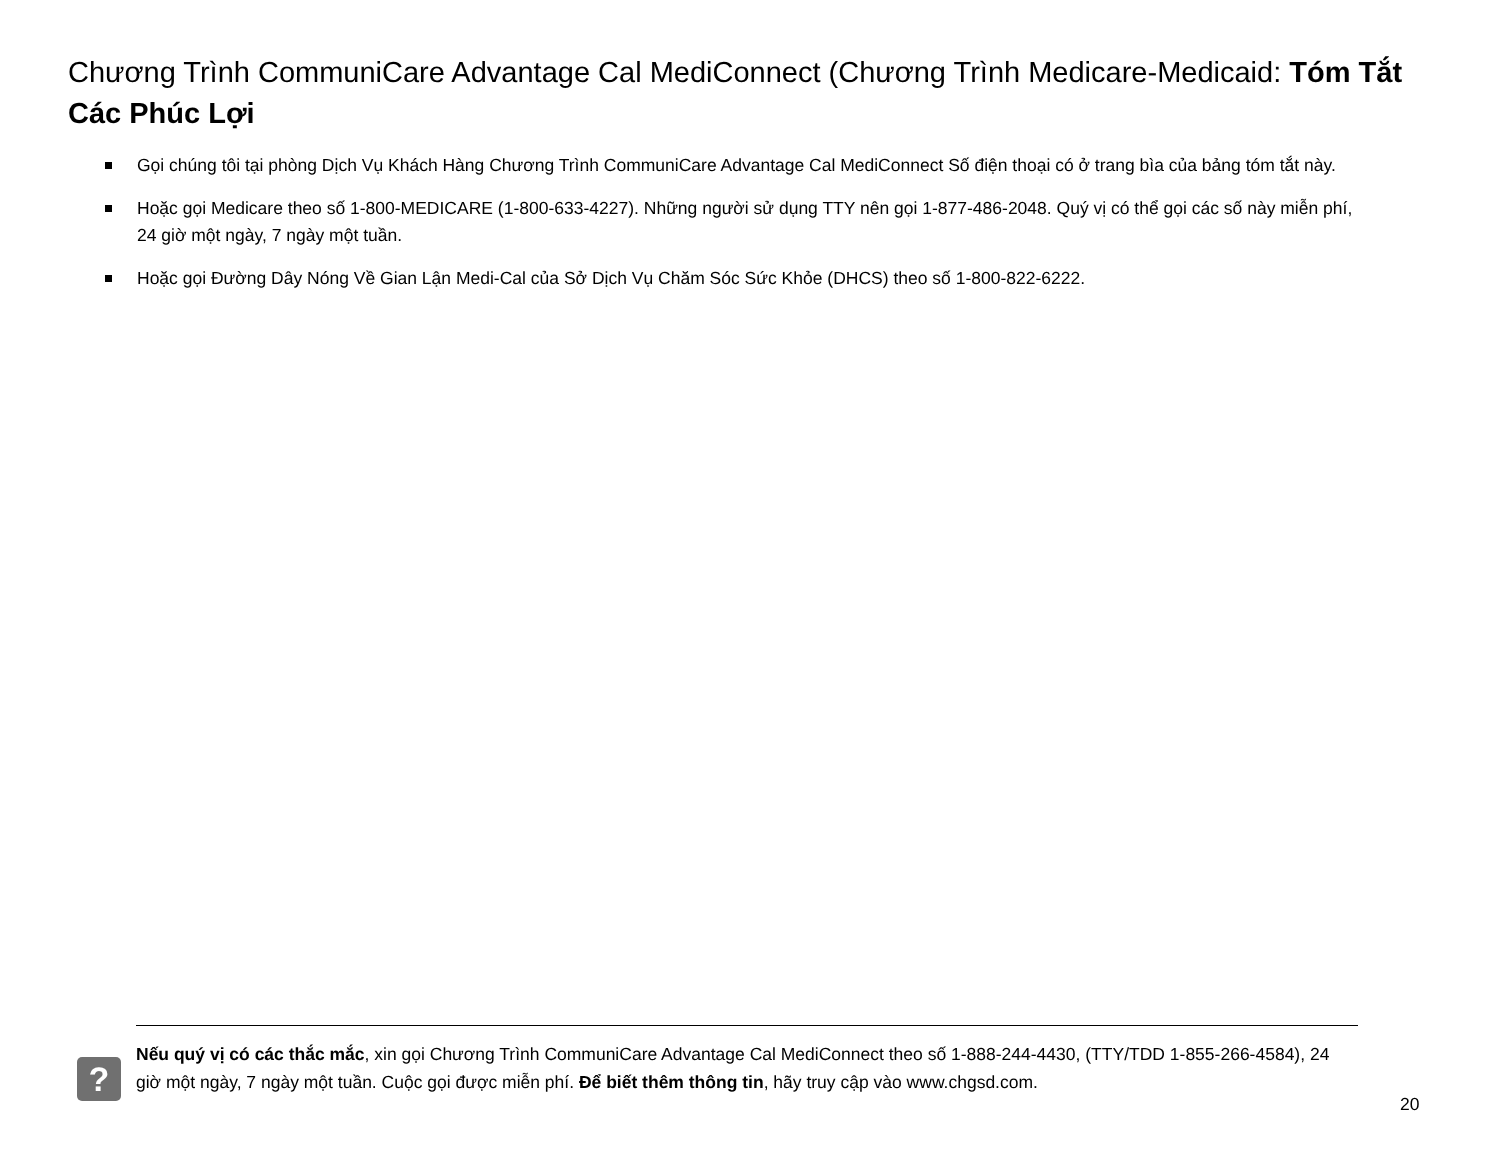Chương Trình CommuniCare Advantage Cal MediConnect (Chương Trình Medicare-Medicaid: Tóm Tắt Các Phúc Lợi
Gọi chúng tôi tại phòng Dịch Vụ Khách Hàng Chương Trình CommuniCare Advantage Cal MediConnect Số điện thoại có ở trang bìa của bảng tóm tắt này.
Hoặc gọi Medicare theo số 1-800-MEDICARE (1-800-633-4227). Những người sử dụng TTY nên gọi 1-877-486-2048. Quý vị có thể gọi các số này miễn phí, 24 giờ một ngày, 7 ngày một tuần.
Hoặc gọi Đường Dây Nóng Về Gian Lận Medi-Cal của Sở Dịch Vụ Chăm Sóc Sức Khỏe (DHCS) theo số 1-800-822-6222.
?
Nếu quý vị có các thắc mắc, xin gọi Chương Trình CommuniCare Advantage Cal MediConnect theo số 1-888-244-4430, (TTY/TDD 1-855-266-4584), 24 giờ một ngày, 7 ngày một tuần. Cuộc gọi được miễn phí. Để biết thêm thông tin, hãy truy cập vào www.chgsd.com.
20